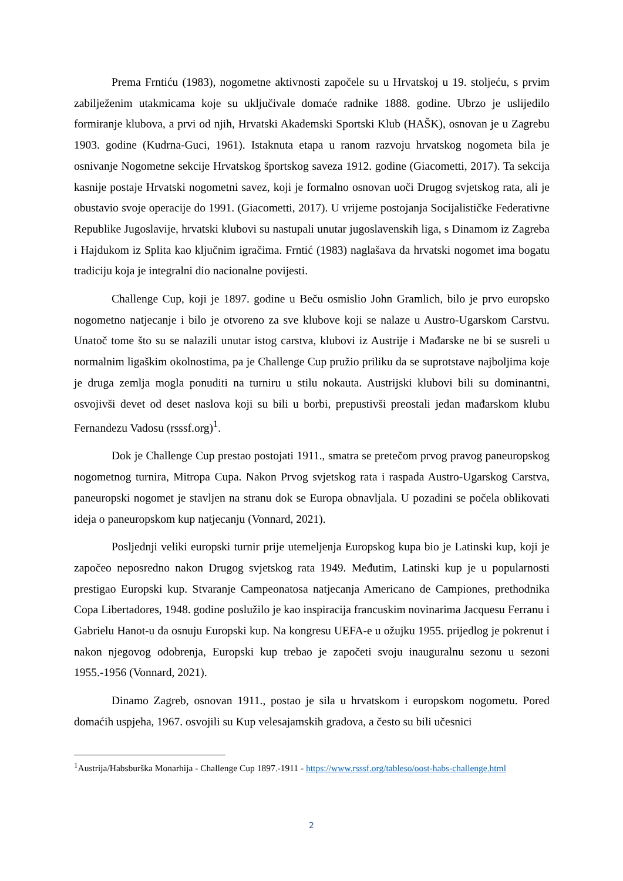Prema Frntiću (1983), nogometne aktivnosti započele su u Hrvatskoj u 19. stoljeću, s prvim zabilježenim utakmicama koje su uključivale domaće radnike 1888. godine. Ubrzo je uslijedilo formiranje klubova, a prvi od njih, Hrvatski Akademski Sportski Klub (HAŠK), osnovan je u Zagrebu 1903. godine (Kudrna-Guci, 1961). Istaknuta etapa u ranom razvoju hrvatskog nogometa bila je osnivanje Nogometne sekcije Hrvatskog športskog saveza 1912. godine (Giacometti, 2017). Ta sekcija kasnije postaje Hrvatski nogometni savez, koji je formalno osnovan uoči Drugog svjetskog rata, ali je obustavio svoje operacije do 1991. (Giacometti, 2017). U vrijeme postojanja Socijalističke Federativne Republike Jugoslavije, hrvatski klubovi su nastupali unutar jugoslavenskih liga, s Dinamom iz Zagreba i Hajdukom iz Splita kao ključnim igračima. Frntić (1983) naglašava da hrvatski nogomet ima bogatu tradiciju koja je integralni dio nacionalne povijesti.
Challenge Cup, koji je 1897. godine u Beču osmislio John Gramlich, bilo je prvo europsko nogometno natjecanje i bilo je otvoreno za sve klubove koji se nalaze u Austro-Ugarskom Carstvu. Unatoč tome što su se nalazili unutar istog carstva, klubovi iz Austrije i Mađarske ne bi se susreli u normalnim ligaškim okolnostima, pa je Challenge Cup pružio priliku da se suprotstave najboljima koje je druga zemlja mogla ponuditi na turniru u stilu nokauta. Austrijski klubovi bili su dominantni, osvojivši devet od deset naslova koji su bili u borbi, prepustivši preostali jedan mađarskom klubu Fernandezu Vadosu (rsssf.org)<sup>1</sup>.
Dok je Challenge Cup prestao postojati 1911., smatra se pretečom prvog pravog paneuropskog nogometnog turnira, Mitropa Cupa. Nakon Prvog svjetskog rata i raspada Austro-Ugarskog Carstva, paneuropski nogomet je stavljen na stranu dok se Europa obnavljala. U pozadini se počela oblikovati ideja o paneuropskom kup natjecanju (Vonnard, 2021).
Posljednji veliki europski turnir prije utemeljenja Europskog kupa bio je Latinski kup, koji je započeo neposredno nakon Drugog svjetskog rata 1949. Međutim, Latinski kup je u popularnosti prestigao Europski kup. Stvaranje Campeonatosa natjecanja Americano de Campiones, prethodnika Copa Libertadores, 1948. godine poslužilo je kao inspiracija francuskim novinarima Jacquesu Ferranu i Gabrielu Hanot-u da osnuju Europski kup. Na kongresu UEFA-e u ožujku 1955. prijedlog je pokrenut i nakon njegovog odobrenja, Europski kup trebao je započeti svoju inauguralnu sezonu u sezoni 1955.-1956 (Vonnard, 2021).
Dinamo Zagreb, osnovan 1911., postao je sila u hrvatskom i europskom nogometu. Pored domaćih uspjeha, 1967. osvojili su Kup velesajamskih gradova, a često su bili učesnici
<sup>1</sup> Austrija/Habsburška Monarhija - Challenge Cup 1897.-1911 - https://www.rsssf.org/tableso/oost-habs-challenge.html
2